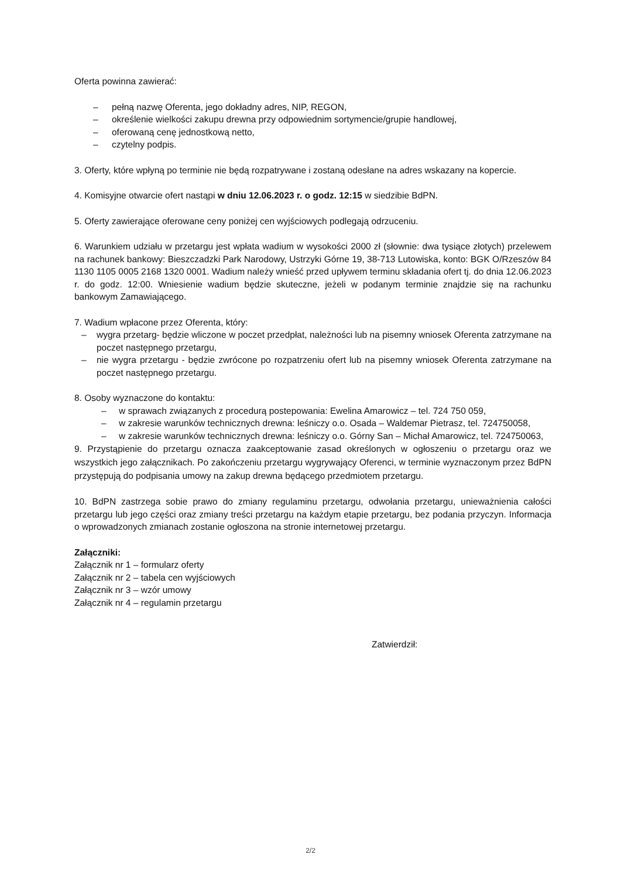Oferta powinna zawierać:
– pełną nazwę Oferenta, jego dokładny adres, NIP, REGON,
– określenie wielkości zakupu drewna przy odpowiednim sortymencie/grupie handlowej,
– oferowaną cenę jednostkową netto,
– czytelny podpis.
3. Oferty, które wpłyną po terminie nie będą rozpatrywane i zostaną odesłane na adres wskazany na kopercie.
4. Komisyjne otwarcie ofert nastąpi w dniu 12.06.2023 r. o godz. 12:15 w siedzibie BdPN.
5. Oferty zawierające oferowane ceny poniżej cen wyjściowych podlegają odrzuceniu.
6. Warunkiem udziału w przetargu jest wpłata wadium w wysokości 2000 zł (słownie: dwa tysiące złotych) przelewem na rachunek bankowy: Bieszczadzki Park Narodowy, Ustrzyki Górne 19, 38-713 Lutowiska, konto: BGK O/Rzeszów 84 1130 1105 0005 2168 1320 0001. Wadium należy wnieść przed upływem terminu składania ofert tj. do dnia 12.06.2023 r. do godz. 12:00. Wniesienie wadium będzie skuteczne, jeżeli w podanym terminie znajdzie się na rachunku bankowym Zamawiającego.
7. Wadium wpłacone przez Oferenta, który:
– wygra przetarg- będzie wliczone w poczet przedpłat, należności lub na pisemny wniosek Oferenta zatrzymane na poczet następnego przetargu,
– nie wygra przetargu - będzie zwrócone po rozpatrzeniu ofert lub na pisemny wniosek Oferenta zatrzymane na poczet następnego przetargu.
8. Osoby wyznaczone do kontaktu:
– w sprawach związanych z procedurą postepowania: Ewelina Amarowicz – tel. 724 750 059,
– w zakresie warunków technicznych drewna: leśniczy o.o. Osada – Waldemar Pietrasz, tel. 724750058,
– w zakresie warunków technicznych drewna: leśniczy o.o. Górny San – Michał Amarowicz, tel. 724750063,
9. Przystąpienie do przetargu oznacza zaakceptowanie zasad określonych w ogłoszeniu o przetargu oraz we wszystkich jego załącznikach. Po zakończeniu przetargu wygrywający Oferenci, w terminie wyznaczonym przez BdPN przystępują do podpisania umowy na zakup drewna będącego przedmiotem przetargu.
10. BdPN zastrzega sobie prawo do zmiany regulaminu przetargu, odwołania przetargu, unieważnienia całości przetargu lub jego części oraz zmiany treści przetargu na każdym etapie przetargu, bez podania przyczyn. Informacja o wprowadzonych zmianach zostanie ogłoszona na stronie internetowej przetargu.
Załączniki:
Załącznik nr 1 – formularz oferty
Załącznik nr 2 – tabela cen wyjściowych
Załącznik nr 3 – wzór umowy
Załącznik nr 4 – regulamin przetargu
Zatwierdził:
2/2